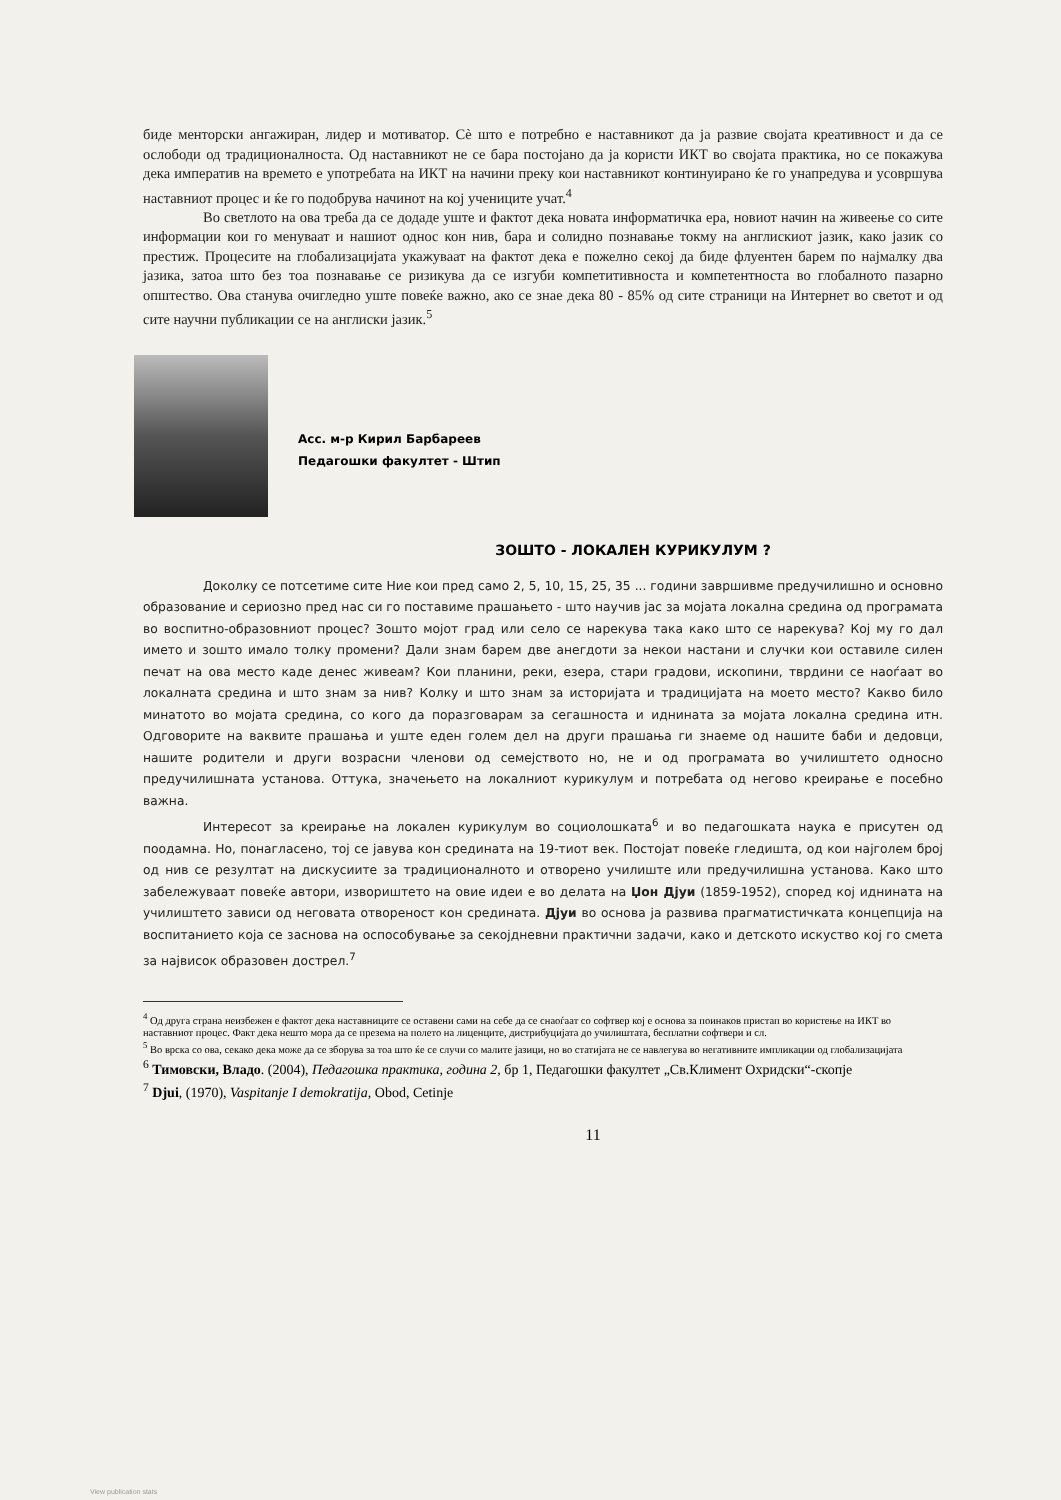биде менторски ангажиран, лидер и мотиватор. Сè што е потребно е наставникот да ја развие својата креативност и да се ослободи од традиционалноста. Од наставникот не се бара постојано да ја користи ИКТ во својата практика, но се покажува дека императив на времето е употребата на ИКТ на начини преку кои наставникот континуирано ќе го унапредува и усовршува наставниот процес и ќе го подобрува начинот на кој учениците учат.<sup>4</sup>
Во светлото на ова треба да се додаде уште и фактот дека новата информатичка ера, новиот начин на живеење со сите информации кои го менуваат и нашиот однос кон нив, бара и солидно познавање токму на англискиот јазик, како јазик со престиж. Процесите на глобализацијата укажуваат на фактот дека е пожелно секој да биде флуентен барем по најмалку два јазика, затоа што без тоа познавање се ризикува да се изгуби компетитивноста и компетентноста во глобалното пазарно општество. Ова станува очигледно уште повеќе важно, ако се знае дека 80 - 85% од сите страници на Интернет во светот и од сите научни публикации се на англиски јазик.<sup>5</sup>
Асс. м-р Кирил Барбареев
Педагошки факултет - Штип
ЗОШТО - ЛОКАЛЕН КУРИКУЛУМ ?
Доколку се потсетиме сите Ние кои пред само 2, 5, 10, 15, 25, 35 ... години завршивме предучилишно и основно образование и сериозно пред нас си го поставиме прашањето - што научив јас за мојата локална средина од програмата во воспитно-образовниот процес? Зошто мојот град или село се нарекува така како што се нарекува? Кој му го дал името и зошто имало толку промени? Дали знам барем две анегдоти за некои настани и случки кои оставиле силен печат на ова место каде денес живеам? Кои планини, реки, езера, стари градови, ископини, тврдини се наоѓаат во локалната средина и што знам за нив? Колку и што знам за историјата и традицијата на моето место? Какво било минатото во мојата средина, со кого да поразговарам за сегашноста и иднината за мојата локална средина итн. Одговорите на ваквите прашања и уште еден голем дел на други прашања ги знаеме од нашите баби и дедовци, нашите родители и други возрасни членови од семејството но, не и од програмата во училиштето односно предучилишната установа. Оттука, значењето на локалниот курикулум и потребата од негово креирање е посебно важна.
Интересот за креирање на локален курикулум во социолошката<sup>6</sup> и во педагошката наука е присутен од поодамна. Но, понагласено, тој се јавува кон средината на 19-тиот век. Постојат повеќе гледишта, од кои најголем број од нив се резултат на дискусиите за традиционалното и отворено училиште или предучилишна установа. Како што забележуваат повеќе автори, извориштето на овие идеи е во делата на Џон Дјуи (1859-1952), според кој иднината на училиштето зависи од неговата отвореност кон средината. Дјуи во основа ја развива прагматистичката концепција на воспитанието која се заснова на оспособување за секојдневни практични задачи, како и детското искуство кој го смета за највисок образовен дострел.<sup>7</sup>
<sup>4</sup> Од друга страна неизбежен е фактот дека наставниците се оставени сами на себе да се снаоѓаат со софтвер кој е основа за поинаков пристап во користење на ИКТ во наставниот процес. Факт дека нешто мора да се презема на полето на лиценците, дистрибуцијата до училиштата, бесплатни софтвери и сл.
<sup>5</sup> Во врска со ова, секако дека може да се зборува за тоа што ќе се случи со малите јазици, но во статијата не се навлегува во негативните импликации од глобализацијата
<sup>6</sup> Тимовски, Владо. (2004), Педагошка практика, година 2, бр 1, Педагошки факултет „Св.Климент Охридски“-скопје
<sup>7</sup> Djui, (1970), Vaspitanje I demokratija, Obod, Cetinje
11
View publication stats